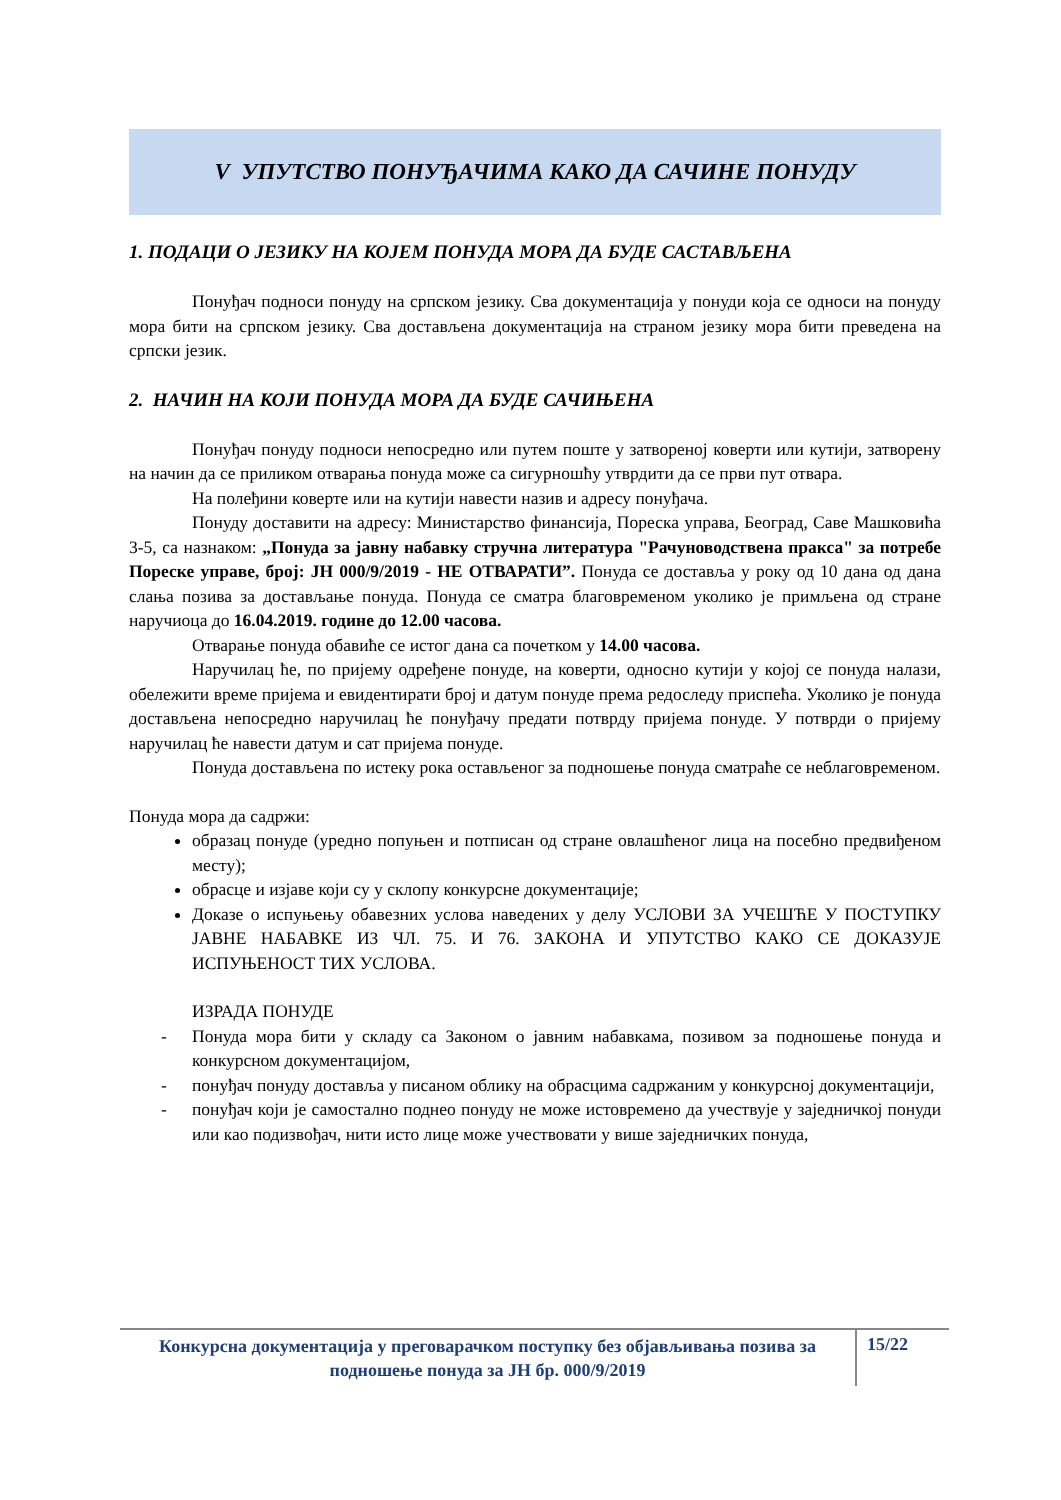V УПУТСТВО ПОНУЂАЧИМА КАКО ДА САЧИНЕ ПОНУДУ
1. ПОДАЦИ О ЈЕЗИКУ НА КОЈЕМ ПОНУДА МОРА ДА БУДЕ САСТАВЉЕНА
Понуђач подноси понуду на српском језику. Сва документација у понуди која се односи на понуду мора бити на српском језику. Сва достављена документација на страном језику мора бити преведена на српски језик.
2. НАЧИН НА КОЈИ ПОНУДА МОРА ДА БУДЕ САЧИЊЕНА
Понуђач понуду подноси непосредно или путем поште у затвореној коверти или кутији, затворену на начин да се приликом отварања понуда може са сигурношћу утврдити да се први пут отвара.
На полеђини коверте или на кутији навести назив и адресу понуђача.
Понуду доставити на адресу: Министарство финансија, Пореска управа, Београд, Саве Машковића 3-5, са назнаком: „Понуда за јавну набавку стручна литература "Рачуноводствена пракса" за потребе Пореске управе, број: ЈН 000/9/2019 - НЕ ОТВАРАТИ”. Понуда се доставља у року од 10 дана од дана слања позива за достављање понуда. Понуда се сматра благовременом уколико је примљена од стране наручиоца до 16.04.2019. године до 12.00 часова.
Отварање понуда обавиће се истог дана са почетком у 14.00 часова.
Наручилац ће, по пријему одређене понуде, на коверти, односно кутији у којој се понуда налази, обележити време пријема и евидентирати број и датум понуде према редоследу приспећа. Уколико је понуда достављена непосредно наручилац ће понуђачу предати потврду пријема понуде. У потврди о пријему наручилац ће навести датум и сат пријема понуде.
Понуда достављена по истеку рока остављеног за подношење понуда сматраће се неблаговременом.
Понуда мора да садржи:
образац понуде (уредно попуњен и потписан од стране овлашћеног лица на посебно предвиђеном месту);
обрасце и изјаве који су у склопу конкурсне документације;
Доказе о испуњењу обавезних услова наведених у делу УСЛОВИ ЗА УЧЕШЋЕ У ПОСТУПКУ ЈАВНЕ НАБАВКЕ ИЗ ЧЛ. 75. И 76. ЗАКОНА И УПУТСТВО КАКО СЕ ДОКАЗУЈЕ ИСПУЊЕНОСТ ТИХ УСЛОВА.
ИЗРАДА ПОНУДЕ
- Понуда мора бити у складу са Законом о јавним набавкама, позивом за подношење понуда и конкурсном документацијом,
- понуђач понуду доставља у писаном облику на обрасцима садржаним у конкурсној документацији,
- понуђач који је самостално поднео понуду не може истовремено да учествује у заједничкој понуди или као подизвођач, нити исто лице може учествовати у више заједничких понуда,
Конкурсна документација у преговарачком поступку без објављивања позива за подношење понуда за ЈН бр. 000/9/2019
15/22